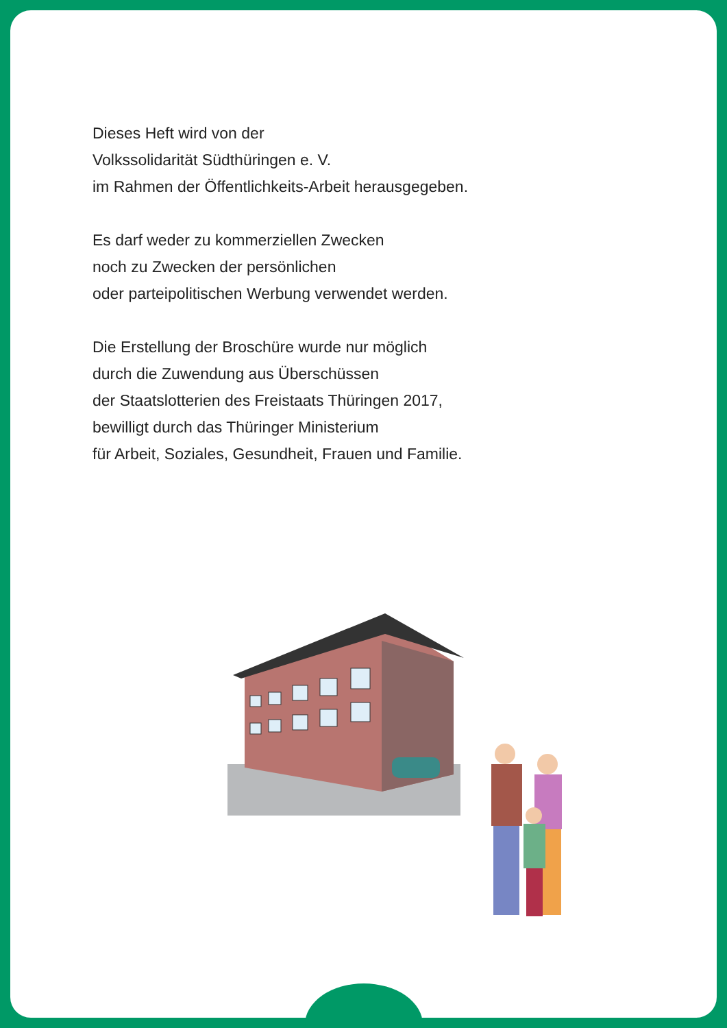Dieses Heft wird von der
Volkssolidarität Südthüringen e. V.
im Rahmen der Öffentlichkeits-Arbeit herausgegeben.
Es darf weder zu kommerziellen Zwecken
noch zu Zwecken der persönlichen
oder parteipolitischen Werbung verwendet werden.
Die Erstellung der Broschüre wurde nur möglich
durch die Zuwendung aus Überschüssen
der Staatslotterien des Freistaats Thüringen 2017,
bewilligt durch das Thüringer Ministerium
für Arbeit, Soziales, Gesundheit, Frauen und Familie.